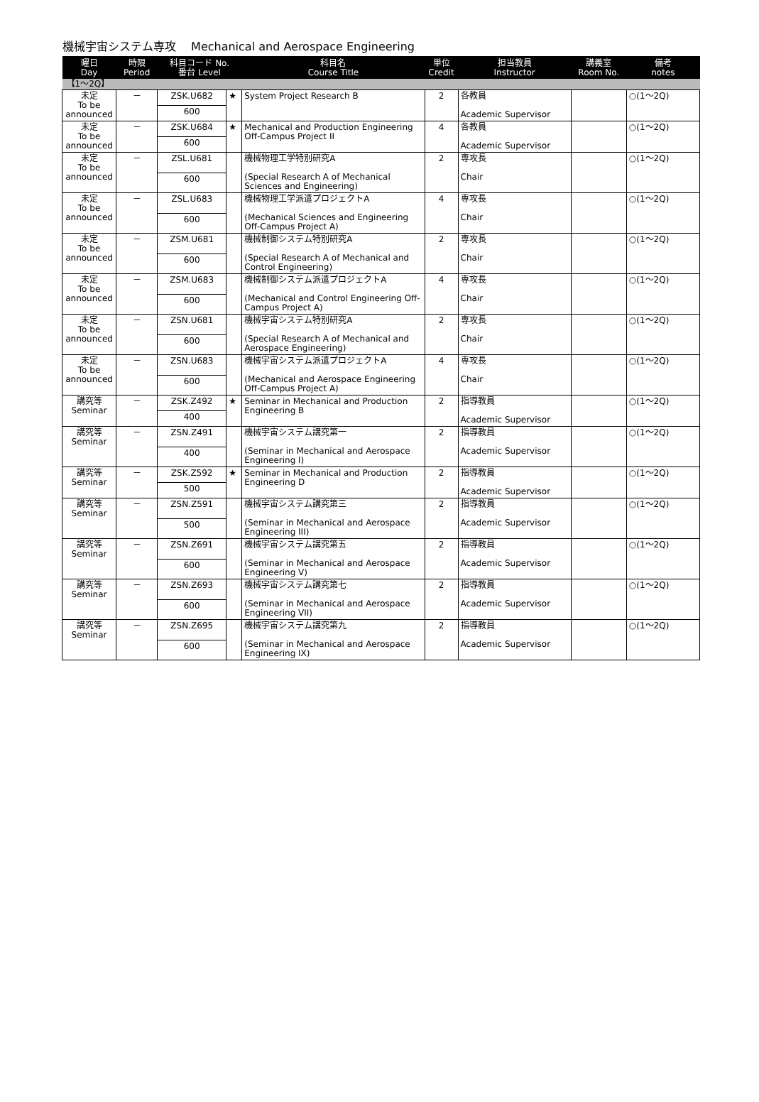機械宇宙システム専攻　 Mechanical and Aerospace Engineering
| 曜日 Day | 時限 Period | 科目コード No. 番台 Level | | 科目名 Course Title | 単位 Credit | 担当教員 Instructor | 講義室 Room No. | 備考 notes |
| --- | --- | --- | --- | --- | --- | --- | --- | --- |
| 【1～2Q】 | | | | | | | | |
| 未定 To be announced | － | ZSK.U682 | ★ | System Project Research B | 2 | 各教員 Academic Supervisor | | ○(1～2Q) |
| | | 600 | | | | | | |
| 未定 To be announced | － | ZSK.U684 | ★ | Mechanical and Production Engineering Off-Campus Project II | 4 | 各教員 Academic Supervisor | | ○(1～2Q) |
| | | 600 | | | | | | |
| 未定 To be announced | － | ZSL.U681 | | 機械物理工学特別研究A (Special Research A of Mechanical Sciences and Engineering) | 2 | 専攻長 Chair | | ○(1～2Q) |
| | | 600 | | | | | | |
| 未定 To be announced | － | ZSL.U683 | | 機械物理工学派遣プロジェクトA (Mechanical Sciences and Engineering Off-Campus Project A) | 4 | 専攻長 Chair | | ○(1～2Q) |
| | | 600 | | | | | | |
| 未定 To be announced | － | ZSM.U681 | | 機械制御システム特別研究A (Special Research A of Mechanical and Control Engineering) | 2 | 専攻長 Chair | | ○(1～2Q) |
| | | 600 | | | | | | |
| 未定 To be announced | － | ZSM.U683 | | 機械制御システム派遣プロジェクトA (Mechanical and Control Engineering Off-Campus Project A) | 4 | 専攻長 Chair | | ○(1～2Q) |
| | | 600 | | | | | | |
| 未定 To be announced | － | ZSN.U681 | | 機械宇宙システム特別研究A (Special Research A of Mechanical and Aerospace Engineering) | 2 | 専攻長 Chair | | ○(1～2Q) |
| | | 600 | | | | | | |
| 未定 To be announced | － | ZSN.U683 | | 機械宇宙システム派遣プロジェクトA (Mechanical and Aerospace Engineering Off-Campus Project A) | 4 | 専攻長 Chair | | ○(1～2Q) |
| | | 600 | | | | | | |
| 講究等 Seminar | － | ZSK.Z492 | ★ | Seminar in Mechanical and Production Engineering B | 2 | 指導教員 Academic Supervisor | | ○(1～2Q) |
| | | 400 | | | | | | |
| 講究等 Seminar | － | ZSN.Z491 | | 機械宇宙システム講究第一 (Seminar in Mechanical and Aerospace Engineering I) | 2 | 指導教員 Academic Supervisor | | ○(1～2Q) |
| | | 400 | | | | | | |
| 講究等 Seminar | － | ZSK.Z592 | ★ | Seminar in Mechanical and Production Engineering D | 2 | 指導教員 Academic Supervisor | | ○(1～2Q) |
| | | 500 | | | | | | |
| 講究等 Seminar | － | ZSN.Z591 | | 機械宇宙システム講究第三 (Seminar in Mechanical and Aerospace Engineering III) | 2 | 指導教員 Academic Supervisor | | ○(1～2Q) |
| | | 500 | | | | | | |
| 講究等 Seminar | － | ZSN.Z691 | | 機械宇宙システム講究第五 (Seminar in Mechanical and Aerospace Engineering V) | 2 | 指導教員 Academic Supervisor | | ○(1～2Q) |
| | | 600 | | | | | | |
| 講究等 Seminar | － | ZSN.Z693 | | 機械宇宙システム講究第七 (Seminar in Mechanical and Aerospace Engineering VII) | 2 | 指導教員 Academic Supervisor | | ○(1～2Q) |
| | | 600 | | | | | | |
| 講究等 Seminar | － | ZSN.Z695 | | 機械宇宙システム講究第九 (Seminar in Mechanical and Aerospace Engineering IX) | 2 | 指導教員 Academic Supervisor | | ○(1～2Q) |
| | | 600 | | | | | | |